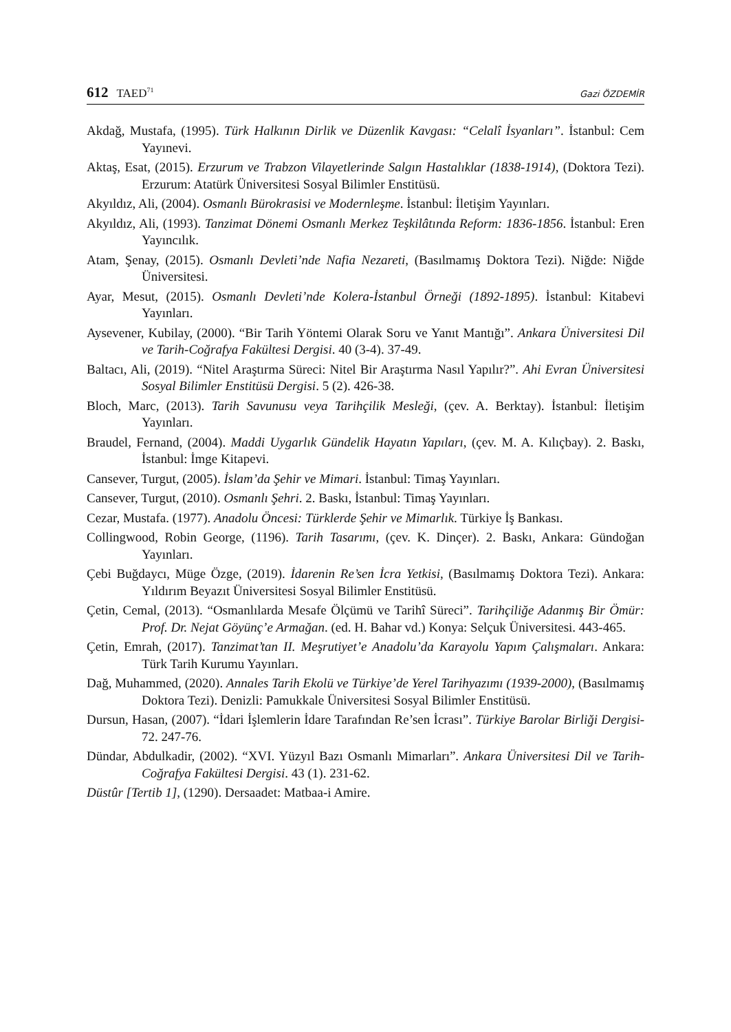612 TAED<sup>71</sup>
Gazi ÖZDEMİR
Akdağ, Mustafa, (1995). Türk Halkının Dirlik ve Düzenlik Kavgası: “Celalî İsyanları”. İstanbul: Cem Yayınevi.
Aktaş, Esat, (2015). Erzurum ve Trabzon Vilayetlerinde Salgın Hastalıklar (1838-1914), (Doktora Tezi). Erzurum: Atatürk Üniversitesi Sosyal Bilimler Enstitüsü.
Akyıldız, Ali, (2004). Osmanlı Bürokrasisi ve Modernleşme. İstanbul: İletişim Yayınları.
Akyıldız, Ali, (1993). Tanzimat Dönemi Osmanlı Merkez Teşkilâtında Reform: 1836-1856. İstanbul: Eren Yayıncılık.
Atam, Şenay, (2015). Osmanlı Devleti’nde Nafia Nezareti, (Basılmamış Doktora Tezi). Niğde: Niğde Üniversitesi.
Ayar, Mesut, (2015). Osmanlı Devleti’nde Kolera-İstanbul Örneği (1892-1895). İstanbul: Kitabevi Yayınları.
Aysevener, Kubilay, (2000). “Bir Tarih Yöntemi Olarak Soru ve Yanıt Mantığı”. Ankara Üniversitesi Dil ve Tarih-Coğrafya Fakültesi Dergisi. 40 (3-4). 37-49.
Baltacı, Ali, (2019). “Nitel Araştırma Süreci: Nitel Bir Araştırma Nasıl Yapılır?”. Ahi Evran Üniversitesi Sosyal Bilimler Enstitüsü Dergisi. 5 (2). 426-38.
Bloch, Marc, (2013). Tarih Savunusu veya Tarihçilik Mesleği, (çev. A. Berktay). İstanbul: İletişim Yayınları.
Braudel, Fernand, (2004). Maddi Uygarlık Gündelik Hayatın Yapıları, (çev. M. A. Kılıçbay). 2. Baskı, İstanbul: İmge Kitapevi.
Cansever, Turgut, (2005). İslam’da Şehir ve Mimari. İstanbul: Timaş Yayınları.
Cansever, Turgut, (2010). Osmanlı Şehri. 2. Baskı, İstanbul: Timaş Yayınları.
Cezar, Mustafa. (1977). Anadolu Öncesi: Türklerde Şehir ve Mimarlık. Türkiye İş Bankası.
Collingwood, Robin George, (1196). Tarih Tasarımı, (çev. K. Dinçer). 2. Baskı, Ankara: Gündoğan Yayınları.
Çebi Buğdaycı, Müge Özge, (2019). İdarenin Re’sen İcra Yetkisi, (Basılmamış Doktora Tezi). Ankara: Yıldırım Beyazıt Üniversitesi Sosyal Bilimler Enstitüsü.
Çetin, Cemal, (2013). “Osmanlılarda Mesafe Ölçümü ve Tarihî Süreci”. Tarihçiliğe Adanmış Bir Ömür: Prof. Dr. Nejat Göyünç’e Armağan. (ed. H. Bahar vd.) Konya: Selçuk Üniversitesi. 443-465.
Çetin, Emrah, (2017). Tanzimat’tan II. Meşrutiyet’e Anadolu’da Karayolu Yapım Çalışmaları. Ankara: Türk Tarih Kurumu Yayınları.
Dağ, Muhammed, (2020). Annales Tarih Ekolü ve Türkiye’de Yerel Tarihyazımı (1939-2000), (Basılmamış Doktora Tezi). Denizli: Pamukkale Üniversitesi Sosyal Bilimler Enstitüsü.
Dursun, Hasan, (2007). “İdari İşlemlerin İdare Tarafından Re’sen İcrası”. Türkiye Barolar Birliği Dergisi-72. 247-76.
Dündar, Abdulkadir, (2002). “XVI. Yüzyıl Bazı Osmanlı Mimarları”. Ankara Üniversitesi Dil ve Tarih-Coğrafya Fakültesi Dergisi. 43 (1). 231-62.
Düstûr [Tertib 1], (1290). Dersaadet: Matbaa-i Amire.